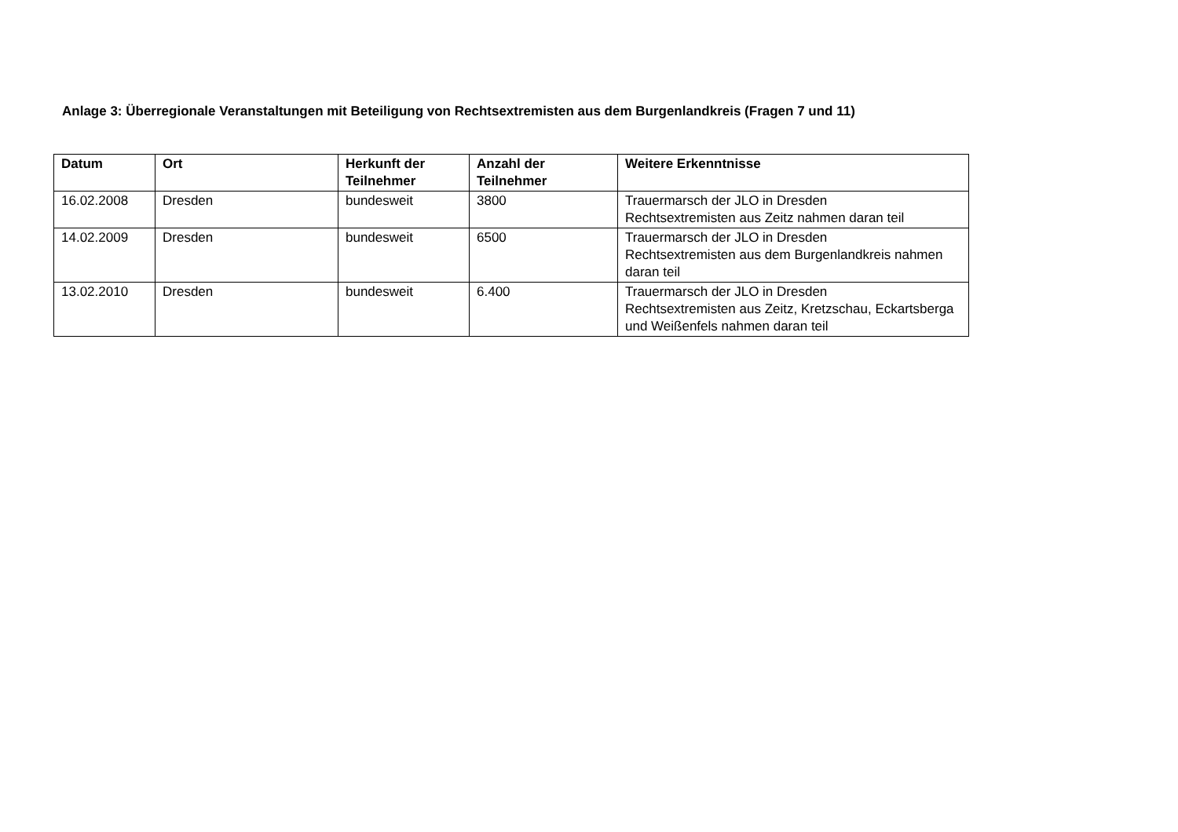Anlage 3: Überregionale Veranstaltungen mit Beteiligung von Rechtsextremisten aus dem Burgenlandkreis (Fragen 7 und 11)
| Datum | Ort | Herkunft der Teilnehmer | Anzahl der Teilnehmer | Weitere Erkenntnisse |
| --- | --- | --- | --- | --- |
| 16.02.2008 | Dresden | bundesweit | 3800 | Trauermarsch der JLO in Dresden Rechtsextremisten aus Zeitz nahmen daran teil |
| 14.02.2009 | Dresden | bundesweit | 6500 | Trauermarsch der JLO in Dresden Rechtsextremisten aus dem Burgenlandkreis nahmen daran teil |
| 13.02.2010 | Dresden | bundesweit | 6.400 | Trauermarsch der JLO in Dresden Rechtsextremisten aus Zeitz, Kretzschau, Eckartsberga und Weißenfels nahmen daran teil |